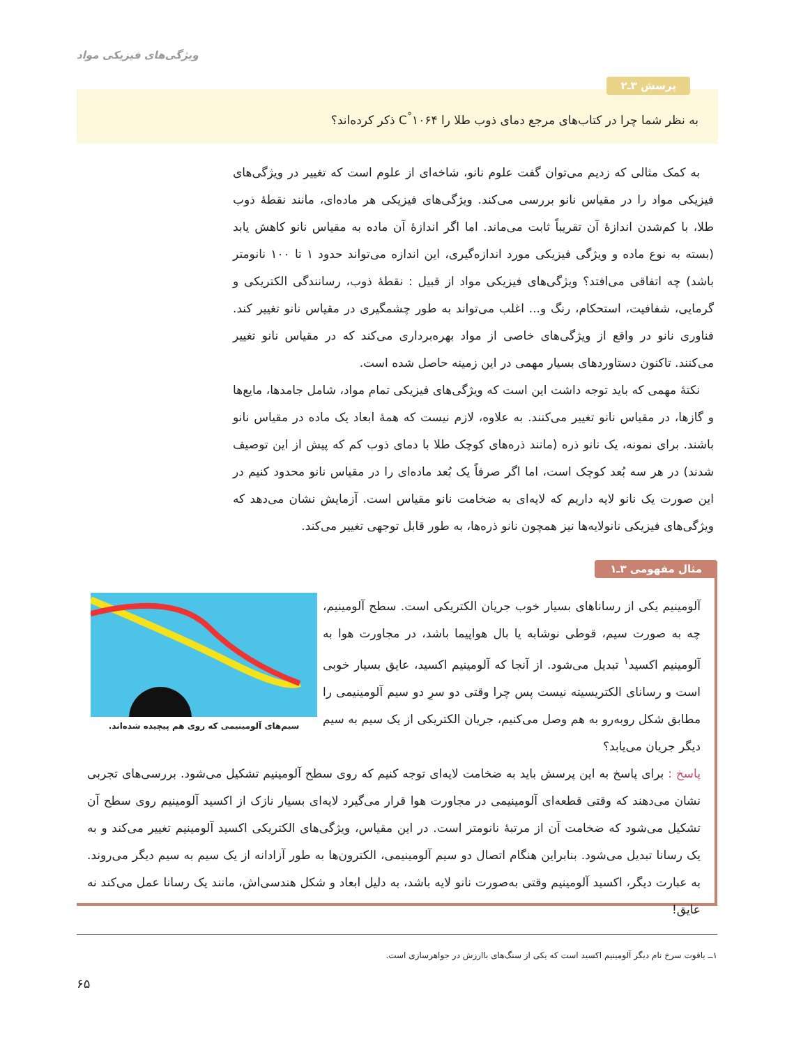ویژگی‌های فیزیکی مواد
پرسش ۳ـ۲
به نظر شما چرا در کتاب‌های مرجع دمای ذوب طلا را C<sup>°</sup>۱۰۶۴ ذکر کرده‌اند؟
به کمک مثالی که زدیم می‌توان گفت علوم نانو، شاخه‌ای از علوم است که تغییر در ویژگی‌های فیزیکی مواد را در مقیاس نانو بررسی می‌کند. ویژگی‌های فیزیکی هر ماده‌ای، مانند نقطهٔ ذوب طلا، با کم‌شدن اندازهٔ آن تقریباً ثابت می‌ماند. اما اگر اندازهٔ آن ماده به مقیاس نانو کاهش یابد (بسته به نوع ماده و ویژگی فیزیکی مورد اندازه‌گیری، این اندازه می‌تواند حدود ۱ تا ۱۰۰ نانومتر باشد) چه اتفاقی می‌افتد؟ ویژگی‌های فیزیکی مواد از قبیل : نقطهٔ ذوب، رسانندگی الکتریکی و گرمایی، شفافیت، استحکام، رنگ و... اغلب می‌تواند به طور چشمگیری در مقیاس نانو تغییر کند. فناوری نانو در واقع از ویژگی‌های خاصی از مواد بهره‌برداری می‌کند که در مقیاس نانو تغییر می‌کنند. تاکنون دستاوردهای بسیار مهمی در این زمینه حاصل شده است.
نکتهٔ مهمی که باید توجه داشت این است که ویژگی‌های فیزیکی تمام مواد، شامل جامدها، مایع‌ها و گازها، در مقیاس نانو تغییر می‌کنند. به علاوه، لازم نیست که همهٔ ابعاد یک ماده در مقیاس نانو باشند. برای نمونه، یک نانو ذره (مانند ذره‌های کوچک طلا با دمای ذوب کم که پیش از این توصیف شدند) در هر سه بُعد کوچک است، اما اگر صرفاً یک بُعد ماده‌ای را در مقیاس نانو محدود کنیم در این صورت یک نانو لایه داریم که لایه‌ای به ضخامت نانو مقیاس است. آزمایش نشان می‌دهد که ویژگی‌های فیزیکی نانولایه‌ها نیز همچون نانو ذره‌ها، به طور قابل توجهی تغییر می‌کند.
مثال مفهومی ۳ـ۱
سیم‌های آلومینیمی که روی هم پیچیده شده‌اند.
آلومینیم یکی از رساناهای بسیار خوب جریان الکتریکی است. سطح آلومینیم، چه به صورت سیم، قوطی نوشابه یا بال هواپیما باشد، در مجاورت هوا به آلومینیم اکسید<sup>۱</sup> تبدیل می‌شود. از آنجا که آلومینیم اکسید، عایق بسیار خوبی است و رسانای الکتریسیته نیست پس چرا وقتی دو سرِ دو سیم آلومینیمی را مطابق شکل روبه‌رو به هم وصل می‌کنیم، جریان الکتریکی از یک سیم به سیم دیگر جریان می‌یابد؟
پاسخ : برای پاسخ به این پرسش باید به ضخامت لایه‌ای توجه کنیم که روی سطح آلومینیم تشکیل می‌شود. بررسی‌های تجربی نشان می‌دهند که وقتی قطعه‌ای آلومینیمی در مجاورت هوا قرار می‌گیرد لایه‌ای بسیار نازک از اکسید آلومینیم روی سطح آن تشکیل می‌شود که ضخامت آن از مرتبهٔ نانومتر است. در این مقیاس، ویژگی‌های الکتریکی اکسید آلومینیم تغییر می‌کند و به یک رسانا تبدیل می‌شود. بنابراین هنگام اتصال دو سیم آلومینیمی، الکترون‌ها به طور آزادانه از یک سیم به سیم دیگر می‌روند. به عبارت دیگر، اکسید آلومینیم وقتی به‌صورت نانو لایه باشد، به دلیل ابعاد و شکل هندسی‌اش، مانند یک رسانا عمل می‌کند نه عایق!
۱ــ یاقوت سرخ نام دیگر آلومینیم اکسید است که یکی از سنگ‌های باارزش در جواهرسازی است.
۶۵